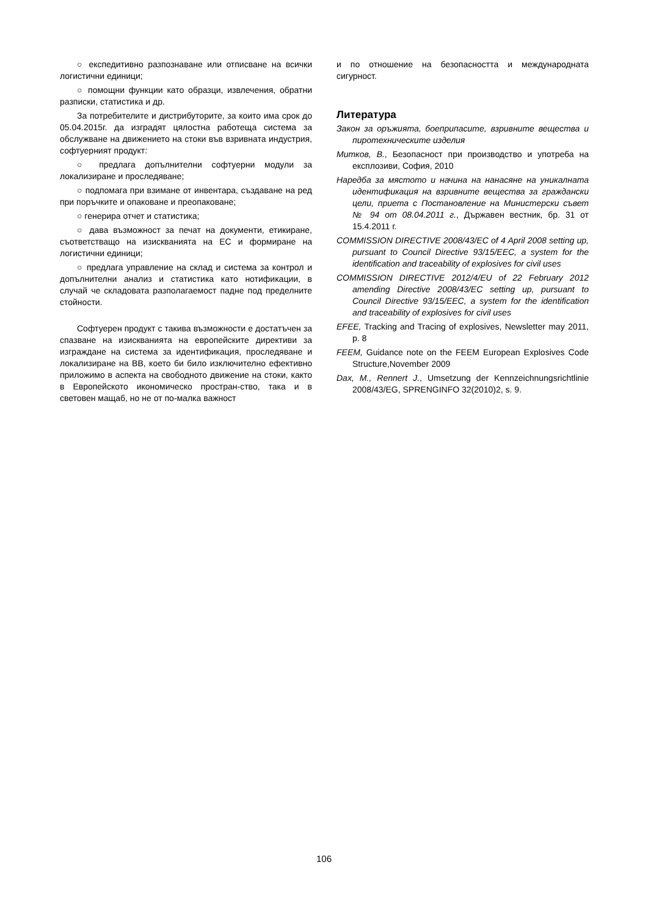○ експедитивно разпознаване или отписване на всички логистични единици;
○ помощни функции като образци, извлечения, обратни разписки, статистика и др.
За потребителите и дистрибуторите, за които има срок до 05.04.2015г. да изградят цялостна работеща система за обслужване на движението на стоки във взривната индустрия, софтуерният продукт:
○ предлага допълнителни софтуерни модули за локализиране и проследяване;
○ подпомага при взимане от инвентара, създаване на ред при поръчките и опаковане и преопаковане;
○ генерира отчет и статистика;
○ дава възможност за печат на документи, етикиране, съответстващо на изискванията на ЕС и формиране на логистични единици;
○ предлага управление на склад и система за контрол и допълнителни анализ и статистика като нотификации, в случай че складовата разполагаемост падне под пределните стойности.
Софтуерен продукт с такива възможности е достатъчен за спазване на изискванията на европейските директиви за изграждане на система за идентификация, проследяване и локализиране на ВВ, което би било изключително ефективно приложимо в аспекта на свободното движение на стоки, както в Европейското икономическо простран-ство, така и в световен мащаб, но не от по-малка важност
и по отношение на безопасността и международната сигурност.
Литература
Закон за оръжията, боеприпасите, взривните вещества и пиротехническите изделия
Митков, В., Безопасност при производство и употреба на експлозиви, София, 2010
Наредба за мястото и начина на нанасяне на уникалната идентификация на взривните вещества за граждански цели, приета с Постановление на Министерски съвет № 94 от 08.04.2011 г., Държавен вестник, бр. 31 от 15.4.2011 г.
COMMISSION DIRECTIVE 2008/43/EC of 4 April 2008 setting up, pursuant to Council Directive 93/15/EEC, a system for the identification and traceability of explosives for civil uses
COMMISSION DIRECTIVE 2012/4/EU of 22 February 2012 amending Directive 2008/43/EC setting up, pursuant to Council Directive 93/15/EEC, a system for the identification and traceability of explosives for civil uses
EFEE, Tracking and Tracing of explosives, Newsletter may 2011, p. 8
FEEM, Guidance note on the FEEM European Explosives Code Structure,November 2009
Dax, M., Rennert J., Umsetzung der Kennzeichnungsrichtlinie 2008/43/EG, SPRENGINFO 32(2010)2, s. 9.
106